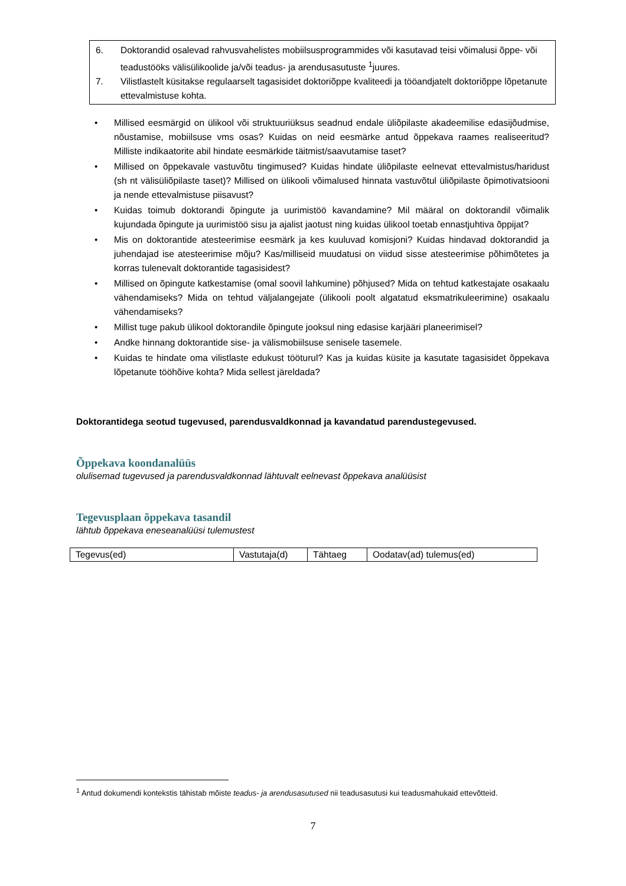6. Doktorandid osalevad rahvusvahelistes mobiilsusprogrammides või kasutavad teisi võimalusi õppe- või teadustööks välisülikoolide ja/või teadus- ja arendusasutuste <sup>1</sup>juures.
7. Vilistlastelt küsitakse regulaarselt tagasisidet doktoriõppe kvaliteedi ja tööandjatelt doktoriõppe lõpetanute ettevalmistuse kohta.
• Millised eesmärgid on ülikool või struktuuriüksus seadnud endale üliõpilaste akadeemilise edasijõudmise, nõustamise, mobiilsuse vms osas? Kuidas on neid eesmärke antud õppekava raames realiseeritud? Milliste indikaatorite abil hindate eesmärkide täitmist/saavutamise taset?
• Millised on õppekavale vastuvõtu tingimused? Kuidas hindate üliõpilaste eelnevat ettevalmistus/haridust (sh nt välisüliõpilaste taset)? Millised on ülikooli võimalused hinnata vastuvõtul üliõpilaste õpimotivatsiooni ja nende ettevalmistuse piisavust?
• Kuidas toimub doktorandi õpingute ja uurimistöö kavandamine? Mil määral on doktorandil võimalik kujundada õpingute ja uurimistöö sisu ja ajalist jaotust ning kuidas ülikool toetab ennastjuhtiva õppijat?
• Mis on doktorantide atesteerimise eesmärk ja kes kuuluvad komisjoni? Kuidas hindavad doktorandid ja juhendajad ise atesteerimise mõju? Kas/milliseid muudatusi on viidud sisse atesteerimise põhimõtetes ja korras tulenevalt doktorantide tagasisidest?
• Millised on õpingute katkestamise (omal soovil lahkumine) põhjused? Mida on tehtud katkestajate osakaalu vähendamiseks? Mida on tehtud väljalangejate (ülikooli poolt algatatud eksmatrikuleerimine) osakaalu vähendamiseks?
• Millist tuge pakub ülikool doktorandile õpingute jooksul ning edasise karjääri planeerimisel?
• Andke hinnang doktorantide sise- ja välismobiilsuse senisele tasemele.
• Kuidas te hindate oma vilistlaste edukust tööturul? Kas ja kuidas küsite ja kasutate tagasisidet õppekava lõpetanute tööhõive kohta? Mida sellest järeldada?
Doktorantidega seotud tugevused, parendusvaldkonnad ja kavandatud parendustegevused.
Õppekava koondanalüüs
olulisemad tugevused ja parendusvaldkonnad lähtuvalt eelnevast õppekava analüüsist
Tegevusplaan õppekava tasandil
lähtub õppekava eneseanalüüsi tulemustest
| Tegevus(ed) | Vastutaja(d) | Tähtaeg | Oodatav(ad) tulemus(ed) |
<sup>1</sup> Antud dokumendi kontekstis tähistab mõiste teadus- ja arendusasutused nii teadusasutusi kui teadusmahukaid ettevõtteid.
7